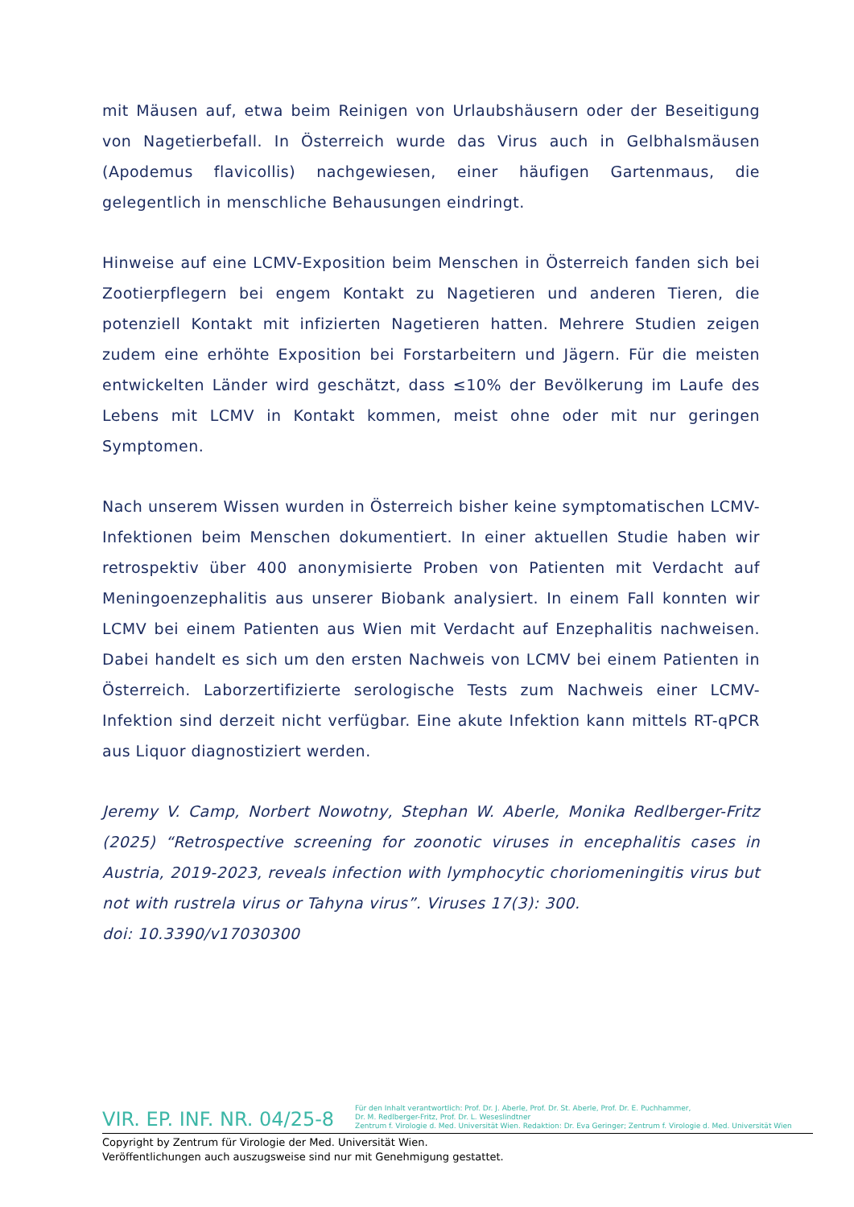mit Mäusen auf, etwa beim Reinigen von Urlaubshäusern oder der Beseitigung von Nagetierbefall. In Österreich wurde das Virus auch in Gelbhalsmäusen (Apodemus flavicollis) nachgewiesen, einer häufigen Gartenmaus, die gelegentlich in menschliche Behausungen eindringt.
Hinweise auf eine LCMV-Exposition beim Menschen in Österreich fanden sich bei Zootierpflegern bei engem Kontakt zu Nagetieren und anderen Tieren, die potenziell Kontakt mit infizierten Nagetieren hatten. Mehrere Studien zeigen zudem eine erhöhte Exposition bei Forstarbeitern und Jägern. Für die meisten entwickelten Länder wird geschätzt, dass ≤10% der Bevölkerung im Laufe des Lebens mit LCMV in Kontakt kommen, meist ohne oder mit nur geringen Symptomen.
Nach unserem Wissen wurden in Österreich bisher keine symptomatischen LCMV-Infektionen beim Menschen dokumentiert. In einer aktuellen Studie haben wir retrospektiv über 400 anonymisierte Proben von Patienten mit Verdacht auf Meningoenzephalitis aus unserer Biobank analysiert. In einem Fall konnten wir LCMV bei einem Patienten aus Wien mit Verdacht auf Enzephalitis nachweisen. Dabei handelt es sich um den ersten Nachweis von LCMV bei einem Patienten in Österreich. Laborzertifizierte serologische Tests zum Nachweis einer LCMV-Infektion sind derzeit nicht verfügbar. Eine akute Infektion kann mittels RT-qPCR aus Liquor diagnostiziert werden.
Jeremy V. Camp, Norbert Nowotny, Stephan W. Aberle, Monika Redlberger-Fritz (2025) “Retrospective screening for zoonotic viruses in encephalitis cases in Austria, 2019-2023, reveals infection with lymphocytic choriomeningitis virus but not with rustrela virus or Tahyna virus”. Viruses 17(3): 300.
doi: 10.3390/v17030300
VIR. EP. INF. NR. 04/25-8
Für den Inhalt verantwortlich: Prof. Dr. J. Aberle, Prof. Dr. St. Aberle, Prof. Dr. E. Puchhammer,
Dr. M. Redlberger-Fritz, Prof. Dr. L. Weseslindtner
Zentrum f. Virologie d. Med. Universität Wien. Redaktion: Dr. Eva Geringer; Zentrum f. Virologie d. Med. Universität Wien
Copyright by Zentrum für Virologie der Med. Universität Wien.
Veröffentlichungen auch auszugsweise sind nur mit Genehmigung gestattet.